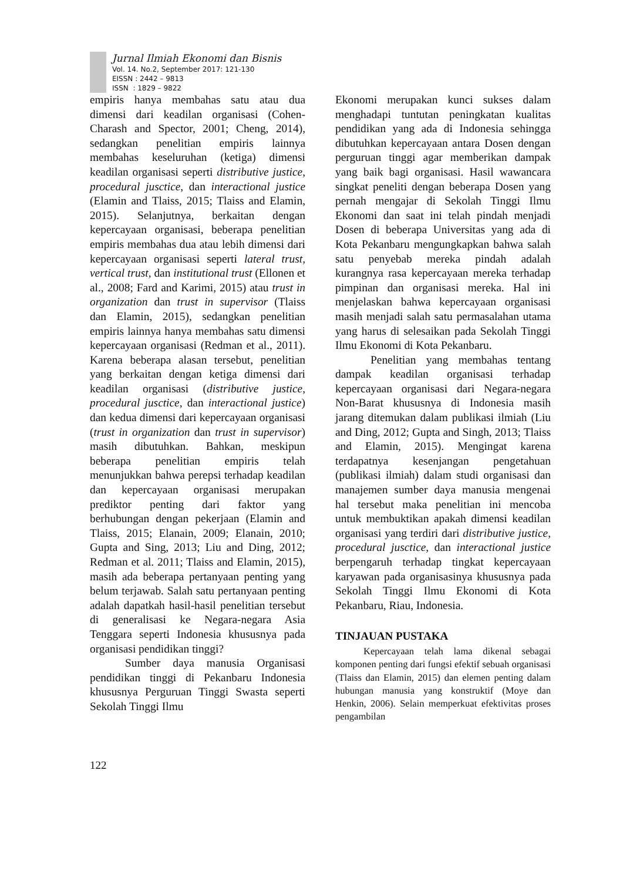Jurnal Ilmiah Ekonomi dan Bisnis
Vol. 14. No.2, September 2017: 121-130
EISSN : 2442 – 9813
ISSN : 1829 – 9822
empiris hanya membahas satu atau dua dimensi dari keadilan organisasi (Cohen-Charash and Spector, 2001; Cheng, 2014), sedangkan penelitian empiris lainnya membahas keseluruhan (ketiga) dimensi keadilan organisasi seperti distributive justice, procedural jusctice, dan interactional justice (Elamin and Tlaiss, 2015; Tlaiss and Elamin, 2015). Selanjutnya, berkaitan dengan kepercayaan organisasi, beberapa penelitian empiris membahas dua atau lebih dimensi dari kepercayaan organisasi seperti lateral trust, vertical trust, dan institutional trust (Ellonen et al., 2008; Fard and Karimi, 2015) atau trust in organization dan trust in supervisor (Tlaiss dan Elamin, 2015), sedangkan penelitian empiris lainnya hanya membahas satu dimensi kepercayaan organisasi (Redman et al., 2011). Karena beberapa alasan tersebut, penelitian yang berkaitan dengan ketiga dimensi dari keadilan organisasi (distributive justice, procedural jusctice, dan interactional justice) dan kedua dimensi dari kepercayaan organisasi (trust in organization dan trust in supervisor) masih dibutuhkan. Bahkan, meskipun beberapa penelitian empiris telah menunjukkan bahwa perepsi terhadap keadilan dan kepercayaan organisasi merupakan prediktor penting dari faktor yang berhubungan dengan pekerjaan (Elamin and Tlaiss, 2015; Elanain, 2009; Elanain, 2010; Gupta and Sing, 2013; Liu and Ding, 2012; Redman et al. 2011; Tlaiss and Elamin, 2015), masih ada beberapa pertanyaan penting yang belum terjawab. Salah satu pertanyaan penting adalah dapatkah hasil-hasil penelitian tersebut di generalisasi ke Negara-negara Asia Tenggara seperti Indonesia khususnya pada organisasi pendidikan tinggi?
Sumber daya manusia Organisasi pendidikan tinggi di Pekanbaru Indonesia khususnya Perguruan Tinggi Swasta seperti Sekolah Tinggi Ilmu
Ekonomi merupakan kunci sukses dalam menghadapi tuntutan peningkatan kualitas pendidikan yang ada di Indonesia sehingga dibutuhkan kepercayaan antara Dosen dengan perguruan tinggi agar memberikan dampak yang baik bagi organisasi. Hasil wawancara singkat peneliti dengan beberapa Dosen yang pernah mengajar di Sekolah Tinggi Ilmu Ekonomi dan saat ini telah pindah menjadi Dosen di beberapa Universitas yang ada di Kota Pekanbaru mengungkapkan bahwa salah satu penyebab mereka pindah adalah kurangnya rasa kepercayaan mereka terhadap pimpinan dan organisasi mereka. Hal ini menjelaskan bahwa kepercayaan organisasi masih menjadi salah satu permasalahan utama yang harus di selesaikan pada Sekolah Tinggi Ilmu Ekonomi di Kota Pekanbaru.
Penelitian yang membahas tentang dampak keadilan organisasi terhadap kepercayaan organisasi dari Negara-negara Non-Barat khususnya di Indonesia masih jarang ditemukan dalam publikasi ilmiah (Liu and Ding, 2012; Gupta and Singh, 2013; Tlaiss and Elamin, 2015). Mengingat karena terdapatnya kesenjangan pengetahuan (publikasi ilmiah) dalam studi organisasi dan manajemen sumber daya manusia mengenai hal tersebut maka penelitian ini mencoba untuk membuktikan apakah dimensi keadilan organisasi yang terdiri dari distributive justice, procedural jusctice, dan interactional justice berpengaruh terhadap tingkat kepercayaan karyawan pada organisasinya khususnya pada Sekolah Tinggi Ilmu Ekonomi di Kota Pekanbaru, Riau, Indonesia.
TINJAUAN PUSTAKA
Kepercayaan telah lama dikenal sebagai komponen penting dari fungsi efektif sebuah organisasi (Tlaiss dan Elamin, 2015) dan elemen penting dalam hubungan manusia yang konstruktif (Moye dan Henkin, 2006). Selain memperkuat efektivitas proses pengambilan
122